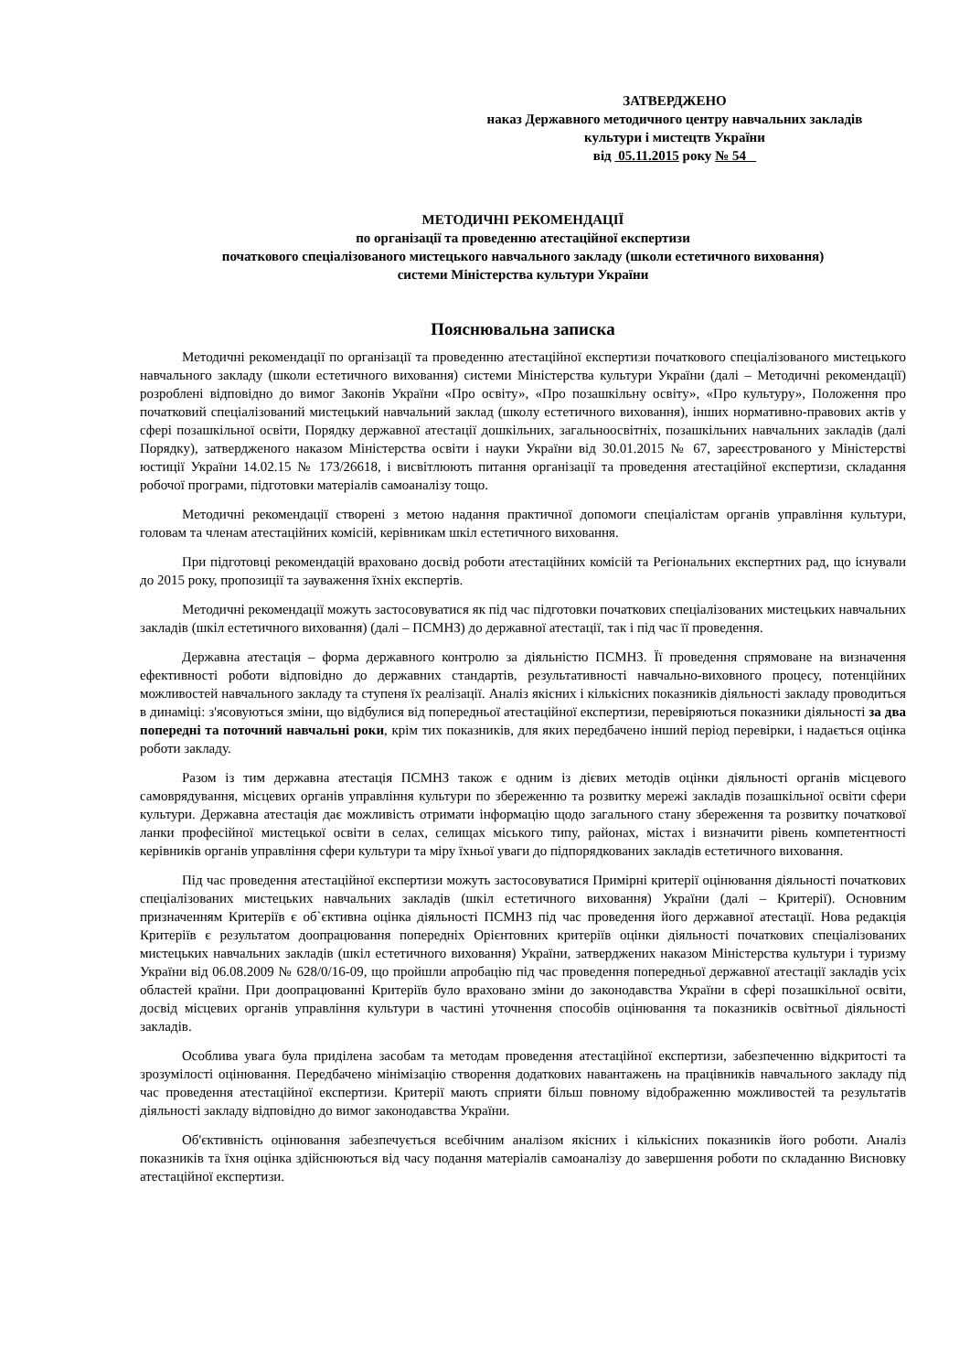ЗАТВЕРДЖЕНО
наказ Державного методичного центру навчальних закладів культури і мистецтв України
від 05.11.2015 року № 54
МЕТОДИЧНІ РЕКОМЕНДАЦІЇ
по організації та проведенню атестаційної експертизи
початкового спеціалізованого мистецького навчального закладу (школи естетичного виховання)
системи Міністерства культури України
Пояснювальна записка
Методичні рекомендації по організації та проведенню атестаційної експертизи початкового спеціалізованого мистецького навчального закладу (школи естетичного виховання) системи Міністерства культури України (далі – Методичні рекомендації) розроблені відповідно до вимог Законів України «Про освіту», «Про позашкільну освіту», «Про культуру», Положення про початковий спеціалізований мистецький навчальний заклад (школу естетичного виховання), інших нормативно-правових актів у сфері позашкільної освіти, Порядку державної атестації дошкільних, загальноосвітніх, позашкільних навчальних закладів (далі Порядку), затвердженого наказом Міністерства освіти і науки України від 30.01.2015 № 67, зареєстрованого у Міністерстві юстиції України 14.02.15 № 173/26618, і висвітлюють питання організації та проведення атестаційної експертизи, складання робочої програми, підготовки матеріалів самоаналізу тощо.
Методичні рекомендації створені з метою надання практичної допомоги спеціалістам органів управління культури, головам та членам атестаційних комісій, керівникам шкіл естетичного виховання.
При підготовці рекомендацій враховано досвід роботи атестаційних комісій та Регіональних експертних рад, що існували до 2015 року, пропозиції та зауваження їхніх експертів.
Методичні рекомендації можуть застосовуватися як під час підготовки початкових спеціалізованих мистецьких навчальних закладів (шкіл естетичного виховання) (далі – ПСМНЗ) до державної атестації, так і під час її проведення.
Державна атестація – форма державного контролю за діяльністю ПСМНЗ. Її проведення спрямоване на визначення ефективності роботи відповідно до державних стандартів, результативності навчально-виховного процесу, потенційних можливостей навчального закладу та ступеня їх реалізації. Аналіз якісних і кількісних показників діяльності закладу проводиться в динаміці: з'ясовуються зміни, що відбулися від попередньої атестаційної експертизи, перевіряються показники діяльності за два попередні та поточний навчальні роки, крім тих показників, для яких передбачено інший період перевірки, і надається оцінка роботи закладу.
Разом із тим державна атестація ПСМНЗ також є одним із дієвих методів оцінки діяльності органів місцевого самоврядування, місцевих органів управління культури по збереженню та розвитку мережі закладів позашкільної освіти сфери культури. Державна атестація дає можливість отримати інформацію щодо загального стану збереження та розвитку початкової ланки професійної мистецької освіти в селах, селищах міського типу, районах, містах і визначити рівень компетентності керівників органів управління сфери культури та міру їхньої уваги до підпорядкованих закладів естетичного виховання.
Під час проведення атестаційної експертизи можуть застосовуватися Примірні критерії оцінювання діяльності початкових спеціалізованих мистецьких навчальних закладів (шкіл естетичного виховання) України (далі – Критерії). Основним призначенням Критеріїв є об`єктивна оцінка діяльності ПСМНЗ під час проведення його державної атестації. Нова редакція Критеріїв є результатом доопрацювання попередніх Орієнтовних критеріїв оцінки діяльності початкових спеціалізованих мистецьких навчальних закладів (шкіл естетичного виховання) України, затверджених наказом Міністерства культури і туризму України від 06.08.2009 № 628/0/16-09, що пройшли апробацію під час проведення попередньої державної атестації закладів усіх областей країни. При доопрацюванні Критеріїв було враховано зміни до законодавства України в сфері позашкільної освіти, досвід місцевих органів управління культури в частині уточнення способів оцінювання та показників освітньої діяльності закладів.
Особлива увага була приділена засобам та методам проведення атестаційної експертизи, забезпеченню відкритості та зрозумілості оцінювання. Передбачено мінімізацію створення додаткових навантажень на працівників навчального закладу під час проведення атестаційної експертизи. Критерії мають сприяти більш повному відображенню можливостей та результатів діяльності закладу відповідно до вимог законодавства України.
Об'єктивність оцінювання забезпечується всебічним аналізом якісних і кількісних показників його роботи. Аналіз показників та їхня оцінка здійснюються від часу подання матеріалів самоаналізу до завершення роботи по складанню Висновку атестаційної експертизи.